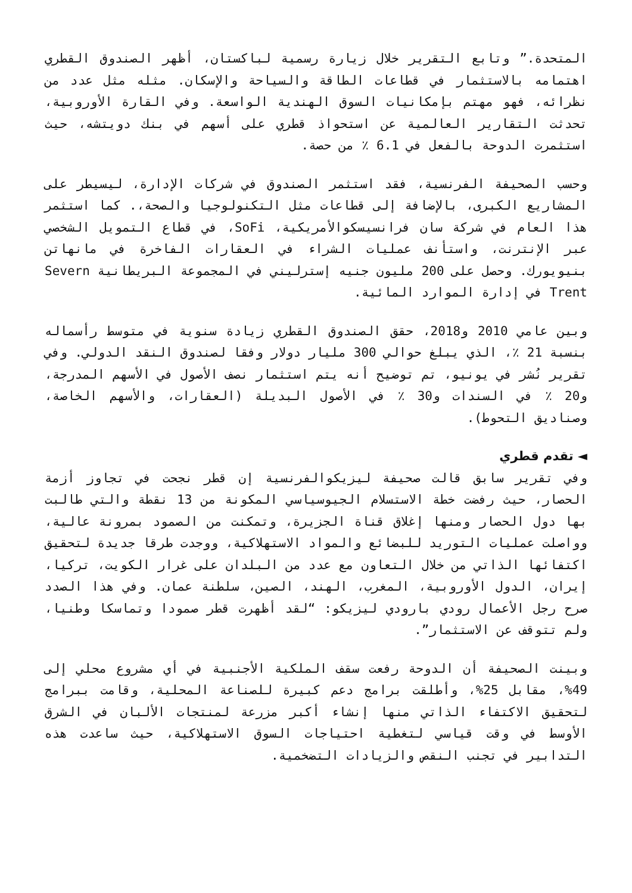المتحدة.” وتابع التقرير خلال زيارة رسمية لباكستان، أظهر الصندوق القطري اهتمامه بالاستثمار في قطاعات الطاقة والسياحة والإسكان. مثله مثل عدد من نظرائه، فهو مهتم بإمكانيات السوق الهندية الواسعة. وفي القارة الأوروبية، تحدثت التقارير العالمية عن استحواذ قطري على أسهم في بنك دويتشه، حيث استثمرت الدوحة بالفعل في 6.1 ٪ من حصة.
وحسب الصحيفة الفرنسية، فقد استثمر الصندوق في شركات الإدارة، ليسيطر على المشاريع الكبرى، بالإضافة إلى قطاعات مثل التكنولوجيا والصحة،. كما استثمر هذا العام في شركة سان فرانسيسكوالأمريكية، SoFi، في قطاع التمويل الشخصي عبر الإنترنت، واستأنف عمليات الشراء في العقارات الفاخرة في مانهاتن بنيويورك. وحصل على 200 مليون جنيه إسترليني في المجموعة البريطانية Severn Trent في إدارة الموارد المائية.
وبين عامي 2010 و2018، حقق الصندوق القطري زيادة سنوية في متوسط رأسماله بنسبة 21 ٪، الذي يبلغ حوالي 300 مليار دولار وفقا لصندوق النقد الدولي. وفي تقرير نُشر في يونيو، تم توضيح أنه يتم استثمار نصف الأصول في الأسهم المدرجة، و20 ٪ في السندات و30 ٪ في الأصول البديلة (العقارات، والأسهم الخاصة، وصناديق التحوط).
◄ تقدم قطري
وفي تقرير سابق قالت صحيفة ليزيكوالفرنسية إن قطر نجحت في تجاوز أزمة الحصار، حيث رفضت خطة الاستسلام الجيوسياسي المكونة من 13 نقطة والتي طالبت بها دول الحصار ومنها إغلاق قناة الجزيرة، وتمكنت من الصمود بمرونة عالية، وواصلت عمليات التوريد للبضائع والمواد الاستهلاكية، ووجدت طرقا جديدة لتحقيق اكتفائها الذاتي من خلال التعاون مع عدد من البلدان على غرار الكويت، تركيا، إيران، الدول الأوروبية، المغرب، الهند، الصين، سلطنة عمان. وفي هذا الصدد صرح رجل الأعمال رودي بارودي ليزيكو: “لقد أظهرت قطر صمودا وتماسكا وطنيا، ولم تتوقف عن الاستثمار”.
وبينت الصحيفة أن الدوحة رفعت سقف الملكية الأجنبية في أي مشروع محلي إلى 49%، مقابل 25%، وأطلقت برامج دعم كبيرة للصناعة المحلية، وقامت ببرامج لتحقيق الاكتفاء الذاتي منها إنشاء أكبر مزرعة لمنتجات الألبان في الشرق الأوسط في وقت قياسي لتغطية احتياجات السوق الاستهلاكية، حيث ساعدت هذه التدابير في تجنب النقص والزيادات التضخمية.